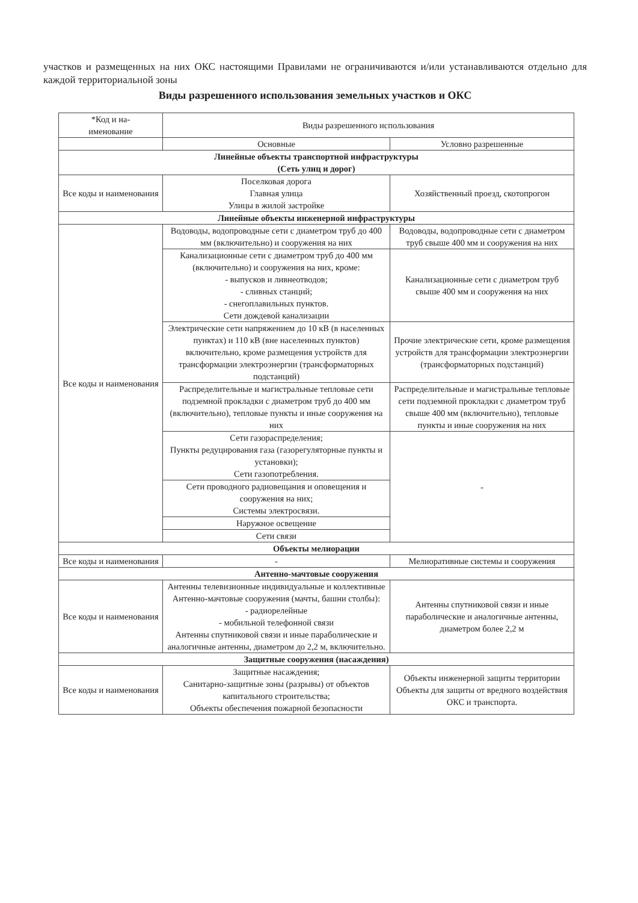участков и размещенных на них ОКС настоящими Правилами не ограничиваются и/или устанавливаются отдельно для каждой территориальной зоны
Виды разрешенного использования земельных участков и ОКС
| *Код и на- именование | Виды разрешенного использования | |
| --- | --- | --- |
| | Основные | Условно разрешенные |
| Линейные объекты транспортной инфраструктуры (Сеть улиц и дорог) | | |
| Все коды и наименования | Поселковая дорога Главная улица Улицы в жилой застройке | Хозяйственный проезд, скотопрогон |
| Линейные объекты инженерной инфраструктуры | | |
| Все коды и наименования | Водоводы, водопроводные сети с диаметром труб до 400 мм (включительно) и сооружения на них | Водоводы, водопроводные сети с диаметром труб свыше 400 мм и сооружения на них |
| | Канализационные сети с диаметром труб до 400 мм (включительно) и сооружения на них, кроме: - выпусков и ливнеотводов; - сливных станций; - снегоплавильных пунктов. Сети дождевой канализации | Канализационные сети с диаметром труб свыше 400 мм и сооружения на них |
| | Электрические сети напряжением до 10 кВ (в населенных пунктах) и 110 кВ (вне населенных пунктов) включительно, кроме размещения устройств для трансформации электроэнергии (трансформаторных подстанций) | Прочие электрические сети, кроме размещения устройств для трансформации электроэнергии (трансформаторных подстанций) |
| | Распределительные и магистральные тепловые сети подземной прокладки с диаметром труб до 400 мм (включительно), тепловые пункты и иные сооружения на них | Распределительные и магистральные тепловые сети подземной прокладки с диаметром труб свыше 400 мм (включительно), тепловые пункты и иные сооружения на них |
| | Сети газораспределения; Пункты редуцирования газа (газорегуляторные пункты и установки); Сети газопотребления. | - |
| | Сети проводного радиовещания и оповещения и сооружения на них; Системы электросвязи. | |
| | Наружное освещение | |
| | Сети связи | |
| Объекты мелиорации | | |
| Все коды и наименования | - | Мелиоративные системы и сооружения |
| Антенно-мачтовые сооружения | | |
| Все коды и наименования | Антенны телевизионные индивидуальные и коллективные Антенно-мачтовые сооружения (мачты, башни столбы): - радиорелейные - мобильной телефонной связи Антенны спутниковой связи и иные параболические и аналогичные антенны, диаметром до 2,2 м, включительно. | Антенны спутниковой связи и иные параболические и аналогичные антенны, диаметром более 2,2 м |
| Защитные сооружения (насаждения) | | |
| Все коды и наименования | Защитные насаждения; Санитарно-защитные зоны (разрывы) от объектов капитального строительства; Объекты обеспечения пожарной безопасности | Объекты инженерной защиты территории Объекты для защиты от вредного воздействия ОКС и транспорта. |